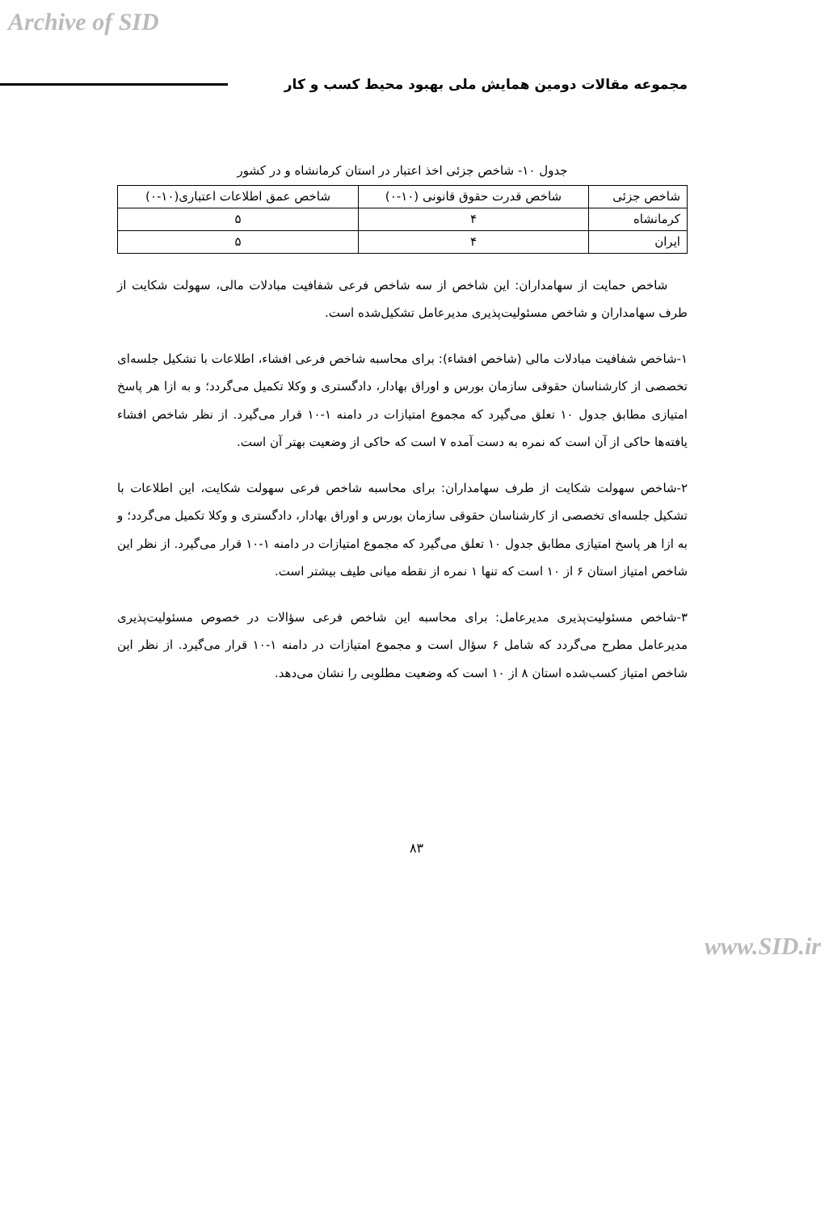Archive of SID
مجموعه مقالات دومین همایش ملی بهبود محیط کسب و کار
جدول ۱۰- شاخص جزئی اخذ اعتبار در استان کرمانشاه و در کشور
| شاخص جزئی | شاخص قدرت حقوق قانونی (۱۰-۰) | شاخص عمق اطلاعات اعتباری(۱۰-۰) |
| --- | --- | --- |
| کرمانشاه | ۴ | ۵ |
| ایران | ۴ | ۵ |
شاخص حمایت از سهامداران: این شاخص از سه شاخص فرعی شفافیت مبادلات مالی، سهولت شکایت از طرف سهامداران و شاخص مسئولیت‌پذیری مدیرعامل تشکیل‌شده است.
۱-شاخص شفافیت مبادلات مالی (شاخص افشاء): برای محاسبه شاخص فرعی افشاء، اطلاعات با تشکیل جلسه‌ای تخصصی از کارشناسان حقوقی سازمان بورس و اوراق بهادار، دادگستری و وکلا تکمیل می‌گردد؛ و به ازا هر پاسخ امتیازی مطابق جدول ۱۰ تعلق می‌گیرد که مجموع امتیازات در دامنه ۱-۱۰ قرار می‌گیرد. از نظر شاخص افشاء یافته‌ها حاکی از آن است که نمره به دست آمده ۷ است که حاکی از وضعیت بهتر آن است.
۲-شاخص سهولت شکایت از طرف سهامداران: برای محاسبه شاخص فرعی سهولت شکایت، این اطلاعات با تشکیل جلسه‌ای تخصصی از کارشناسان حقوقی سازمان بورس و اوراق بهادار، دادگستری و وکلا تکمیل می‌گردد؛ و به ازا هر پاسخ امتیازی مطابق جدول ۱۰ تعلق می‌گیرد که مجموع امتیازات در دامنه ۱-۱۰ قرار می‌گیرد. از نظر این شاخص امتیاز استان ۶ از ۱۰ است که تنها ۱ نمره از نقطه میانی طیف بیشتر است.
۳-شاخص مسئولیت‌پذیری مدیرعامل: برای محاسبه این شاخص فرعی سؤالات در خصوص مسئولیت‌پذیری مدیرعامل مطرح می‌گردد که شامل ۶ سؤال است و مجموع امتیازات در دامنه ۱-۱۰ قرار می‌گیرد. از نظر این شاخص امتیاز کسب‌شده استان ۸ از ۱۰ است که وضعیت مطلوبی را نشان می‌دهد.
۸۳
www.SID.ir